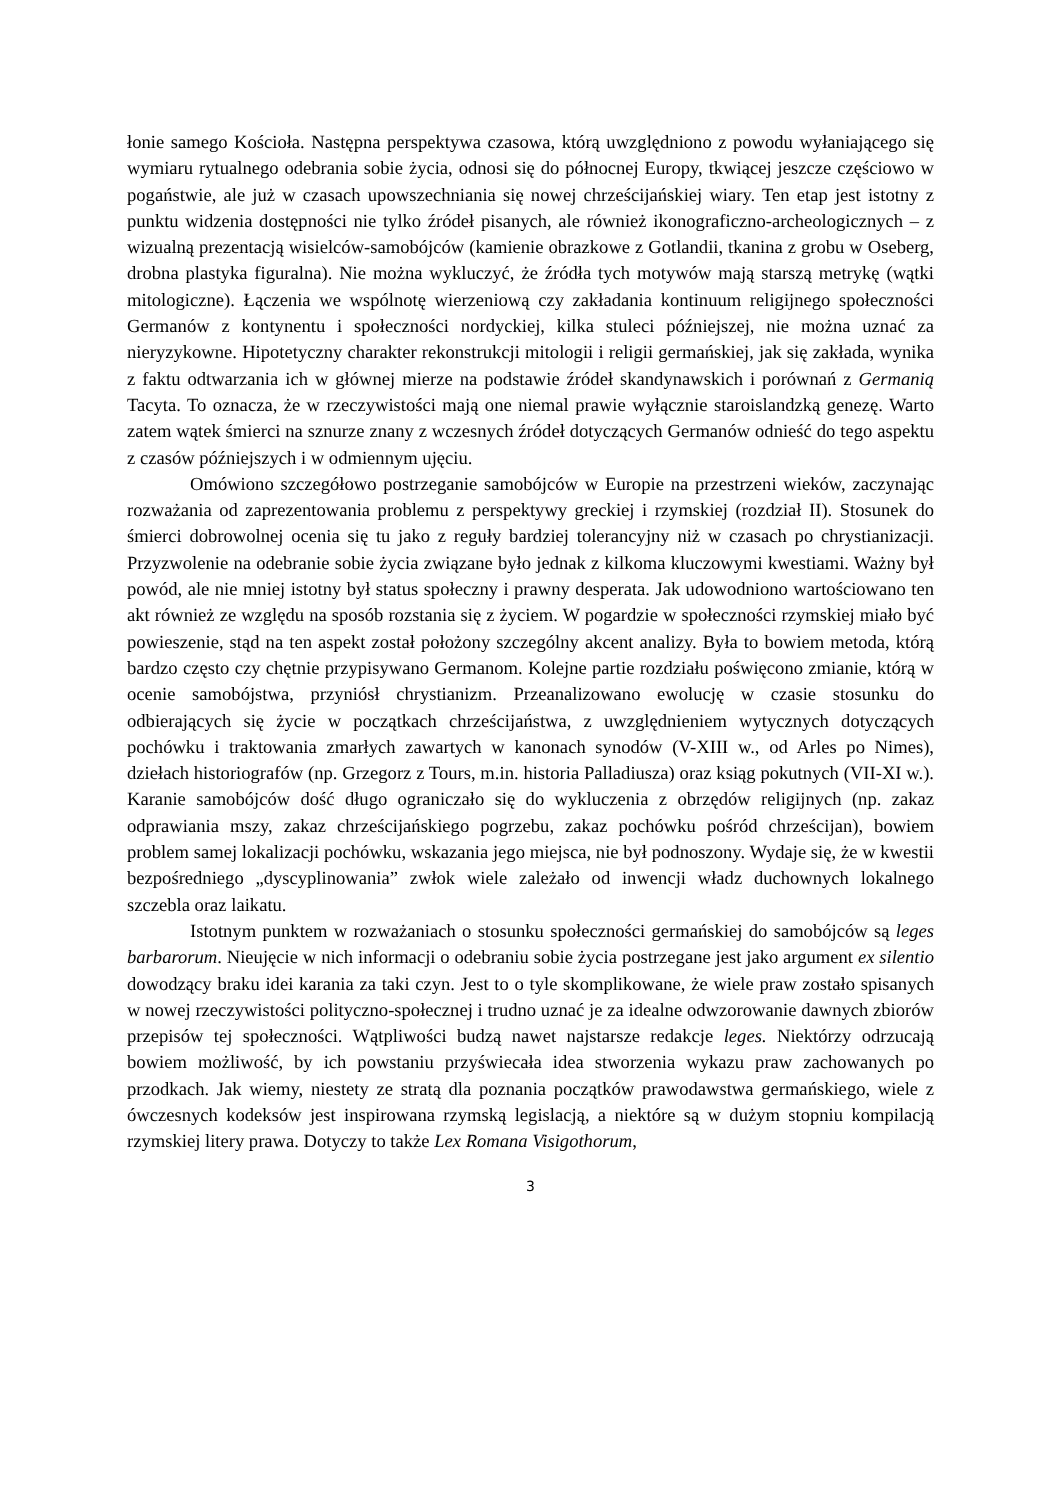łonie samego Kościoła. Następna perspektywa czasowa, którą uwzględniono z powodu wyłaniającego się wymiaru rytualnego odebrania sobie życia, odnosi się do północnej Europy, tkwiącej jeszcze częściowo w pogaństwie, ale już w czasach upowszechniania się nowej chrześcijańskiej wiary. Ten etap jest istotny z punktu widzenia dostępności nie tylko źródeł pisanych, ale również ikonograficzno-archeologicznych – z wizualną prezentacją wisielców-samobójców (kamienie obrazkowe z Gotlandii, tkanina z grobu w Oseberg, drobna plastyka figuralna). Nie można wykluczyć, że źródła tych motywów mają starszą metrykę (wątki mitologiczne). Łączenia we wspólnotę wierzeniową czy zakładania kontinuum religijnego społeczności Germanów z kontynentu i społeczności nordyckiej, kilka stuleci późniejszej, nie można uznać za nieryzykowne. Hipotetyczny charakter rekonstrukcji mitologii i religii germańskiej, jak się zakłada, wynika z faktu odtwarzania ich w głównej mierze na podstawie źródeł skandynawskich i porównań z Germanią Tacyta. To oznacza, że w rzeczywistości mają one niemal prawie wyłącznie staroislandzką genezę. Warto zatem wątek śmierci na sznurze znany z wczesnych źródeł dotyczących Germanów odnieść do tego aspektu z czasów późniejszych i w odmiennym ujęciu.
Omówiono szczegółowo postrzeganie samobójców w Europie na przestrzeni wieków, zaczynając rozważania od zaprezentowania problemu z perspektywy greckiej i rzymskiej (rozdział II). Stosunek do śmierci dobrowolnej ocenia się tu jako z reguły bardziej tolerancyjny niż w czasach po chrystianizacji. Przyzwolenie na odebranie sobie życia związane było jednak z kilkoma kluczowymi kwestiami. Ważny był powód, ale nie mniej istotny był status społeczny i prawny desperata. Jak udowodniono wartościowano ten akt również ze względu na sposób rozstania się z życiem. W pogardzie w społeczności rzymskiej miało być powieszenie, stąd na ten aspekt został położony szczególny akcent analizy. Była to bowiem metoda, którą bardzo często czy chętnie przypisywano Germanom. Kolejne partie rozdziału poświęcono zmianie, którą w ocenie samobójstwa, przyniósł chrystianizm. Przeanalizowano ewolucję w czasie stosunku do odbierających się życie w początkach chrześcijaństwa, z uwzględnieniem wytycznych dotyczących pochówku i traktowania zmarłych zawartych w kanonach synodów (V-XIII w., od Arles po Nimes), dziełach historiografów (np. Grzegorz z Tours, m.in. historia Palladiusza) oraz ksiąg pokutnych (VII-XI w.). Karanie samobójców dość długo ograniczało się do wykluczenia z obrzędów religijnych (np. zakaz odprawiania mszy, zakaz chrześcijańskiego pogrzebu, zakaz pochówku pośród chrześcijan), bowiem problem samej lokalizacji pochówku, wskazania jego miejsca, nie był podnoszony. Wydaje się, że w kwestii bezpośredniego „dyscyplinowania” zwłok wiele zależało od inwencji władz duchownych lokalnego szczebla oraz laikatu.
Istotnym punktem w rozważaniach o stosunku społeczności germańskiej do samobójców są leges barbarorum. Nieujęcie w nich informacji o odebraniu sobie życia postrzegane jest jako argument ex silentio dowodzący braku idei karania za taki czyn. Jest to o tyle skomplikowane, że wiele praw zostało spisanych w nowej rzeczywistości polityczno-społecznej i trudno uznać je za idealne odwzorowanie dawnych zbiorów przepisów tej społeczności. Wątpliwości budzą nawet najstarsze redakcje leges. Niektórzy odrzucają bowiem możliwość, by ich powstaniu przyświecała idea stworzenia wykazu praw zachowanych po przodkach. Jak wiemy, niestety ze stratą dla poznania początków prawodawstwa germańskiego, wiele z ówczesnych kodeksów jest inspirowana rzymską legislacją, a niektóre są w dużym stopniu kompilacją rzymskiej litery prawa. Dotyczy to także Lex Romana Visigothorum,
3